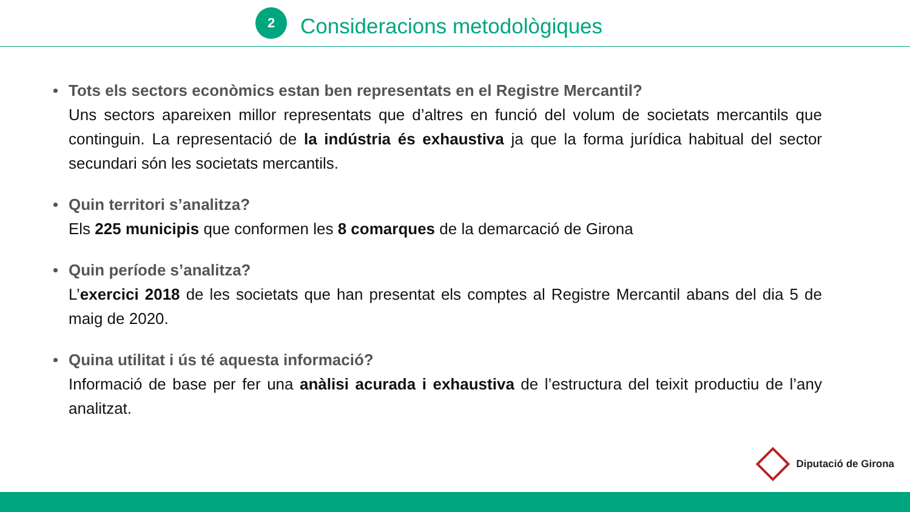2
Consideracions metodològiques
Tots els sectors econòmics estan ben representats en el Registre Mercantil?
Uns sectors apareixen millor representats que d’altres en funció del volum de societats mercantils que continguin. La representació de la indústria és exhaustiva ja que la forma jurídica habitual del sector secundari són les societats mercantils.
Quin territori s’analitza?
Els 225 municipis que conformen les 8 comarques de la demarcació de Girona
Quin període s’analitza?
L’exercici 2018 de les societats que han presentat els comptes al Registre Mercantil abans del dia 5 de maig de 2020.
Quina utilitat i ús té aquesta informació?
Informació de base per fer una anàlisi acurada i exhaustiva de l’estructura del teixit productiu de l’any analitzat.
Diputació de Girona